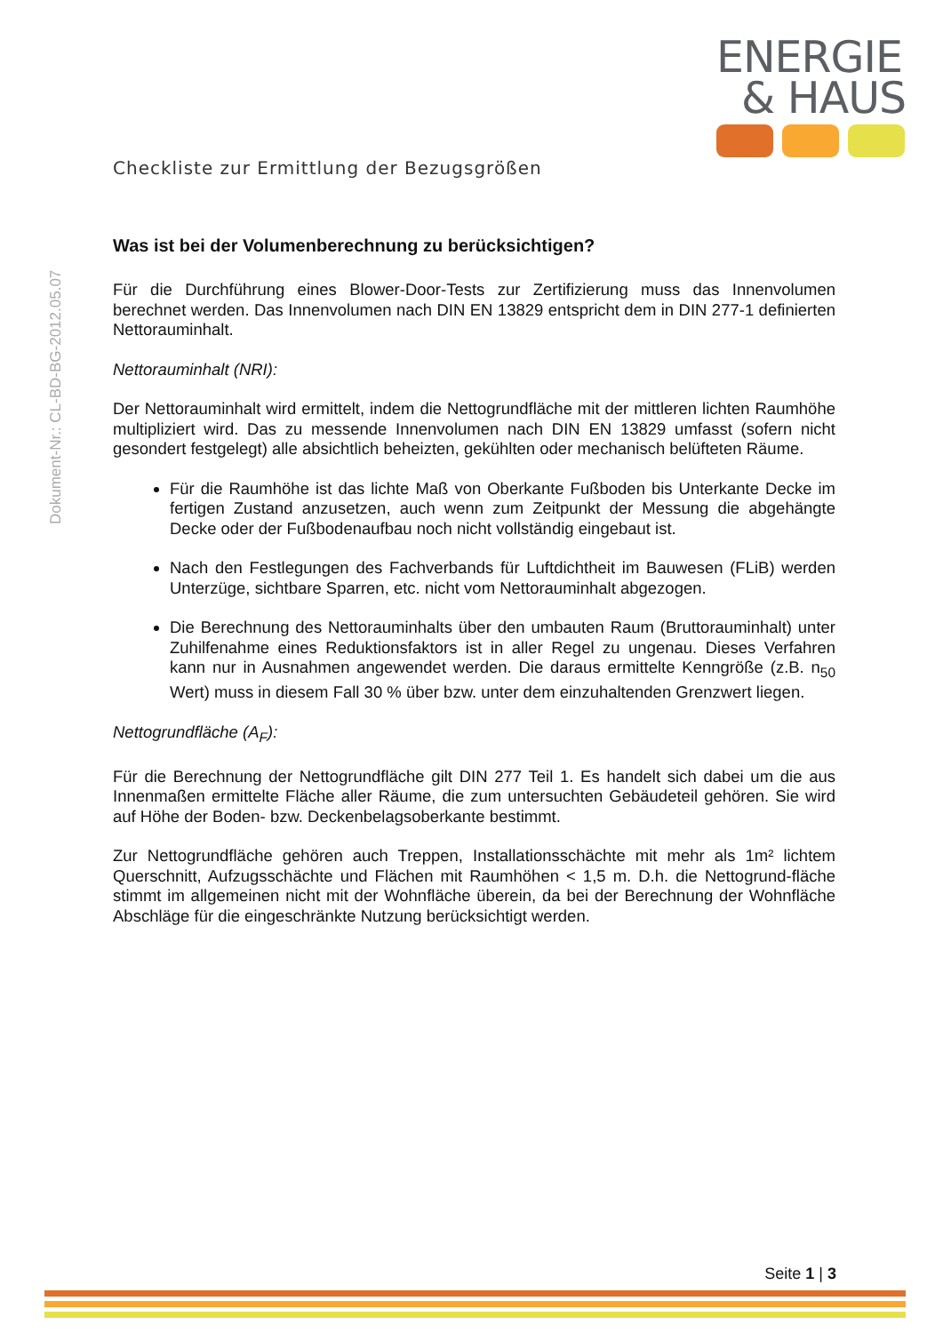ENERGIE
& HAUS
Dokument-Nr.: CL-BD-BG-2012.05.07
Checkliste zur Ermittlung der Bezugsgrößen
Was ist bei der Volumenberechnung zu berücksichtigen?
Für die Durchführung eines Blower-Door-Tests zur Zertifizierung muss das Innenvolumen berechnet werden. Das Innenvolumen nach DIN EN 13829 entspricht dem in DIN 277-1 definierten Nettorauminhalt.
Nettorauminhalt (NRI):
Der Nettorauminhalt wird ermittelt, indem die Nettogrundfläche mit der mittleren lichten Raumhöhe multipliziert wird. Das zu messende Innenvolumen nach DIN EN 13829 umfasst (sofern nicht gesondert festgelegt) alle absichtlich beheizten, gekühlten oder mechanisch belüfteten Räume.
Für die Raumhöhe ist das lichte Maß von Oberkante Fußboden bis Unterkante Decke im fertigen Zustand anzusetzen, auch wenn zum Zeitpunkt der Messung die abgehängte Decke oder der Fußbodenaufbau noch nicht vollständig eingebaut ist.
Nach den Festlegungen des Fachverbands für Luftdichtheit im Bauwesen (FLiB) werden Unterzüge, sichtbare Sparren, etc. nicht vom Nettorauminhalt abgezogen.
Die Berechnung des Nettorauminhalts über den umbauten Raum (Bruttorauminhalt) unter Zuhilfenahme eines Reduktionsfaktors ist in aller Regel zu ungenau. Dieses Verfahren kann nur in Ausnahmen angewendet werden. Die daraus ermittelte Kenngröße (z.B. n<sub>50</sub> Wert) muss in diesem Fall 30 % über bzw. unter dem einzuhaltenden Grenzwert liegen.
Nettogrundfläche (A<sub>F</sub>):
Für die Berechnung der Nettogrundfläche gilt DIN 277 Teil 1. Es handelt sich dabei um die aus Innenmaßen ermittelte Fläche aller Räume, die zum untersuchten Gebäudeteil gehören. Sie wird auf Höhe der Boden- bzw. Deckenbelagsoberkante bestimmt.
Zur Nettogrundfläche gehören auch Treppen, Installationsschächte mit mehr als 1m² lichtem Querschnitt, Aufzugsschächte und Flächen mit Raumhöhen < 1,5 m. D.h. die Nettogrund-fläche stimmt im allgemeinen nicht mit der Wohnfläche überein, da bei der Berechnung der Wohnfläche Abschläge für die eingeschränkte Nutzung berücksichtigt werden.
Seite 1 | 3